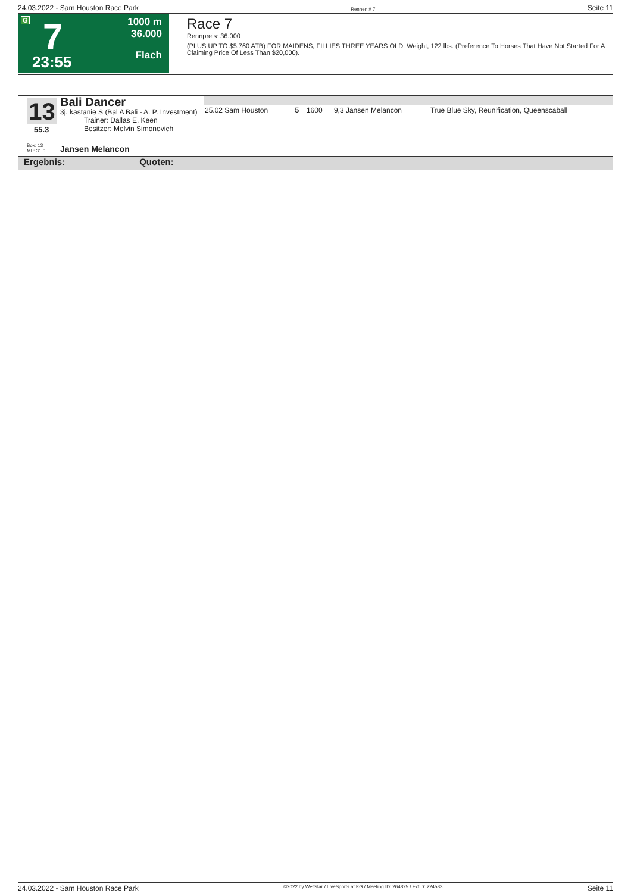24.03.2022 - Sam Houston Race Park Rennen # 7 Seite 11
G 7
23:55
1000 m
36.000
Flach
Race 7
Rennpreis: 36.000
(PLUS UP TO $5,760 ATB) FOR MAIDENS, FILLIES THREE YEARS OLD. Weight, 122 lbs. (Preference To Horses That Have Not Started For A Claiming Price Of Less Than $20,000).
13
55.3
Bali Dancer
3j. kastanie S (Bal A Bali - A. P. Investment)
Trainer: Dallas E. Keen
Besitzer: Melvin Simonovich
| 25.02 Sam Houston | 5 | 1600 | 9,3 Jansen Melancon | True Blue Sky, Reunification, Queenscaball |
Box: 13
ML: 31,0
Jansen Melancon
Ergebnis: Quoten:
24.03.2022 - Sam Houston Race Park ©2022 by Wettstar / LiveSports.at KG / Meeting ID: 264825 / ExtID: 224583 Seite 11